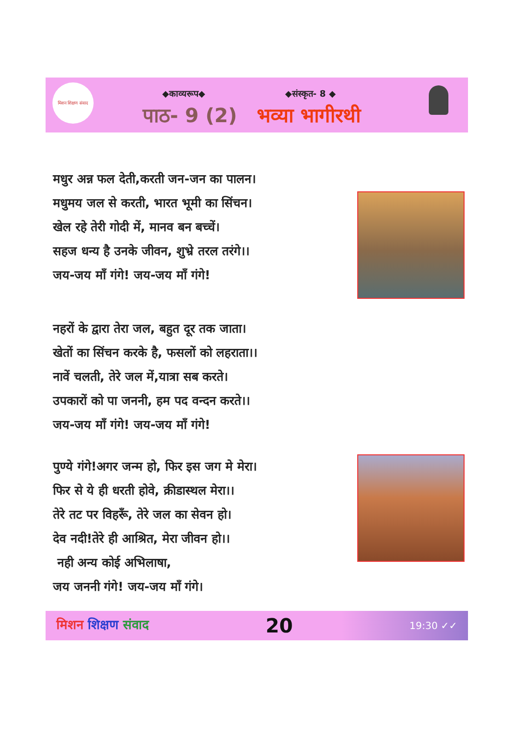मिशन शिक्षण संवाद
◆काव्यरूप◆ ◆संस्कृत- 8 ◆
पाठ- 9 (2) भव्या भागीरथी
मधुर अन्न फल देती,करती जन-जन का पालन।
मधुमय जल से करती, भारत भूमी का सिंचन।
खेल रहे तेरी गोदी में, मानव बन बच्चें।
सहज धन्य है उनके जीवन, शुभ्रे तरल तरंगे।।
जय-जय माँ गंगे! जय-जय माँ गंगे!
नहरों के द्वारा तेरा जल, बहुत दूर तक जाता।
खेतों का सिंचन करके है, फसलों को लहराता।।
नावें चलती, तेरे जल में,यात्रा सब करते।
उपकारों को पा जननी, हम पद वन्दन करते।।
जय-जय माँ गंगे! जय-जय माँ गंगे!
पुण्ये गंगे!अगर जन्म हो, फिर इस जग मे मेरा।
फिर से ये ही धरती होवे, क्रीडास्थल मेरा।।
तेरे तट पर विहरूँ, तेरे जल का सेवन हो।
देव नदी!तेरे ही आश्रित, मेरा जीवन हो।।
नही अन्य कोई अभिलाषा,
जय जननी गंगे! जय-जय माँ गंगे।
मिशन शिक्षण संवाद 20 19:30 ✓✓